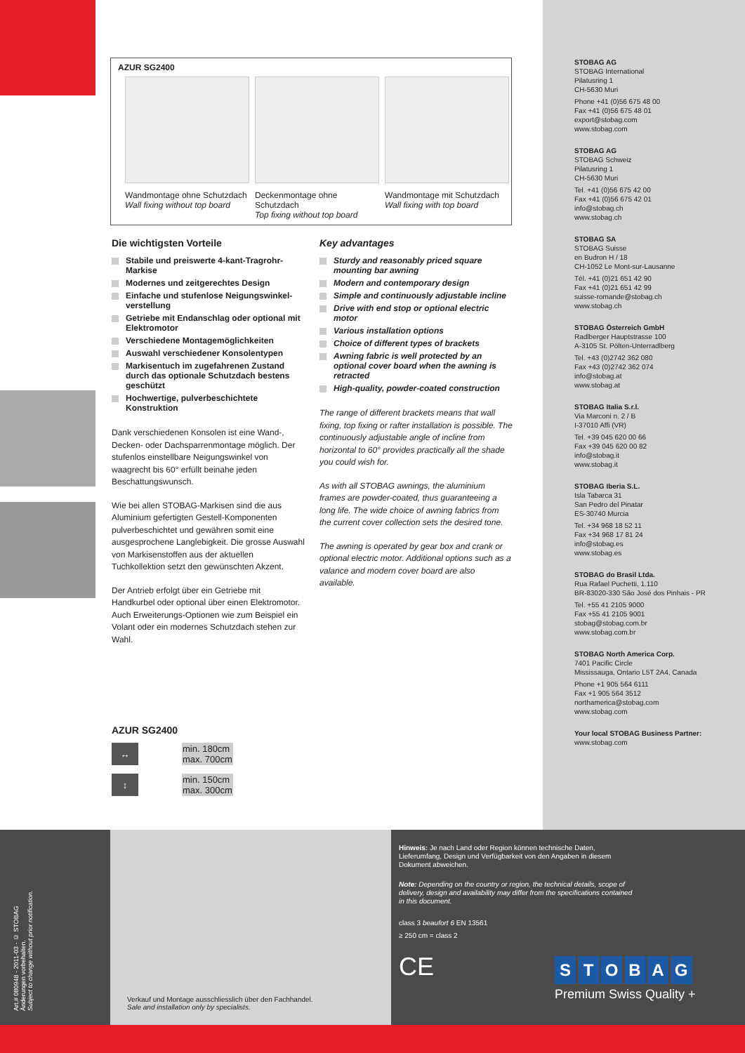AZUR SG2400
Wandmontage ohne Schutzdach
Wall fixing without top board
Deckenmontage ohne Schutzdach
Top fixing without top board
Wandmontage mit Schutzdach
Wall fixing with top board
Die wichtigsten Vorteile
Stabile und preiswerte 4-kant-Tragrohr-Markise
Modernes und zeitgerechtes Design
Einfache und stufenlose Neigungswinkel-verstellung
Getriebe mit Endanschlag oder optional mit Elektromotor
Verschiedene Montagemöglichkeiten
Auswahl verschiedener Konsolentypen
Markisentuch im zugefahrenen Zustand durch das optionale Schutzdach bestens geschützt
Hochwertige, pulverbeschichtete Konstruktion
Dank verschiedenen Konsolen ist eine Wand-, Decken- oder Dachsparrenmontage möglich. Der stufenlos einstellbare Neigungswinkel von waagrecht bis 60° erfüllt beinahe jeden Beschattungswunsch.
Wie bei allen STOBAG-Markisen sind die aus Aluminium gefertigten Gestell-Komponenten pulverbeschichtet und gewähren somit eine ausgesprochene Langlebigkeit. Die grosse Auswahl von Markisenstoffen aus der aktuellen Tuchkollektion setzt den gewünschten Akzent.
Der Antrieb erfolgt über ein Getriebe mit Handkurbel oder optional über einen Elektromotor. Auch Erweiterungs-Optionen wie zum Beispiel ein Volant oder ein modernes Schutzdach stehen zur Wahl.
Key advantages
Sturdy and reasonably priced square mounting bar awning
Modern and contemporary design
Simple and continuously adjustable incline
Drive with end stop or optional electric motor
Various installation options
Choice of different types of brackets
Awning fabric is well protected by an optional cover board when the awning is retracted
High-quality, powder-coated construction
The range of different brackets means that wall fixing, top fixing or rafter installation is possible. The continuously adjustable angle of incline from horizontal to 60° provides practically all the shade you could wish for.
As with all STOBAG awnings, the aluminium frames are powder-coated, thus guaranteeing a long life. The wide choice of awning fabrics from the current cover collection sets the desired tone.
The awning is operated by gear box and crank or optional electric motor. Additional options such as a valance and modern cover board are also available.
AZUR SG2400
| ↔ | | min. 180cm max. 700cm |
| ↕ | | min. 150cm max. 300cm |
STOBAG AG
STOBAG International
Pilatusring 1
CH-5630 Muri
Phone +41 (0)56 675 48 00
Fax +41 (0)56 675 48 01
export@stobag.com
www.stobag.com
STOBAG AG
STOBAG Schweiz
Pilatusring 1
CH-5630 Muri
Tel. +41 (0)56 675 42 00
Fax +41 (0)56 675 42 01
info@stobag.ch
www.stobag.ch
STOBAG SA
STOBAG Suisse
en Budron H / 18
CH-1052 Le Mont-sur-Lausanne
Tél. +41 (0)21 651 42 90
Fax +41 (0)21 651 42 99
suisse-romande@stobag.ch
www.stobag.ch
STOBAG Österreich GmbH
Radlberger Hauptstrasse 100
A-3105 St. Pölten-Unterradlberg
Tel. +43 (0)2742 362 080
Fax +43 (0)2742 362 074
info@stobag.at
www.stobag.at
STOBAG Italia S.r.l.
Via Marconi n. 2 / B
I-37010 Affi (VR)
Tel. +39 045 620 00 66
Fax +39 045 620 00 82
info@stobag.it
www.stobag.it
STOBAG Iberia S.L.
Isla Tabarca 31
San Pedro del Pinatar
ES-30740 Murcia
Tel. +34 968 18 52 11
Fax +34 968 17 81 24
info@stobag.es
www.stobag.es
STOBAG do Brasil Ltda.
Rua Rafael Puchetti, 1.110
BR-83020-330 São José dos Pinhais - PR
Tel. +55 41 2105 9000
Fax +55 41 2105 9001
stobag@stobag.com.br
www.stobag.com.br
STOBAG North America Corp.
7401 Pacific Circle
Mississauga, Ontario L5T 2A4, Canada
Phone +1 905 564 6111
Fax +1 905 564 3512
northamerica@stobag.com
www.stobag.com
Your local STOBAG Business Partner:
www.stobag.com
Hinweis: Je nach Land oder Region können technische Daten, Lieferumfang, Design und Verfügbarkeit von den Angaben in diesem Dokument abweichen.
Note: Depending on the country or region, the technical details, scope of delivery, design and availability may differ from the specifications contained in this document.
class 3 beaufort 6 EN 13561
≥ 250 cm = class 2
CE
STOBAG
Premium Swiss Quality +
Verkauf und Montage ausschliesslich über den Fachhandel.
Sale and installation only by specialists.
Art.# 080948 - 2011-03 - © STOBAG
Änderungen vorbehalten.
Subject to change without prior notification.